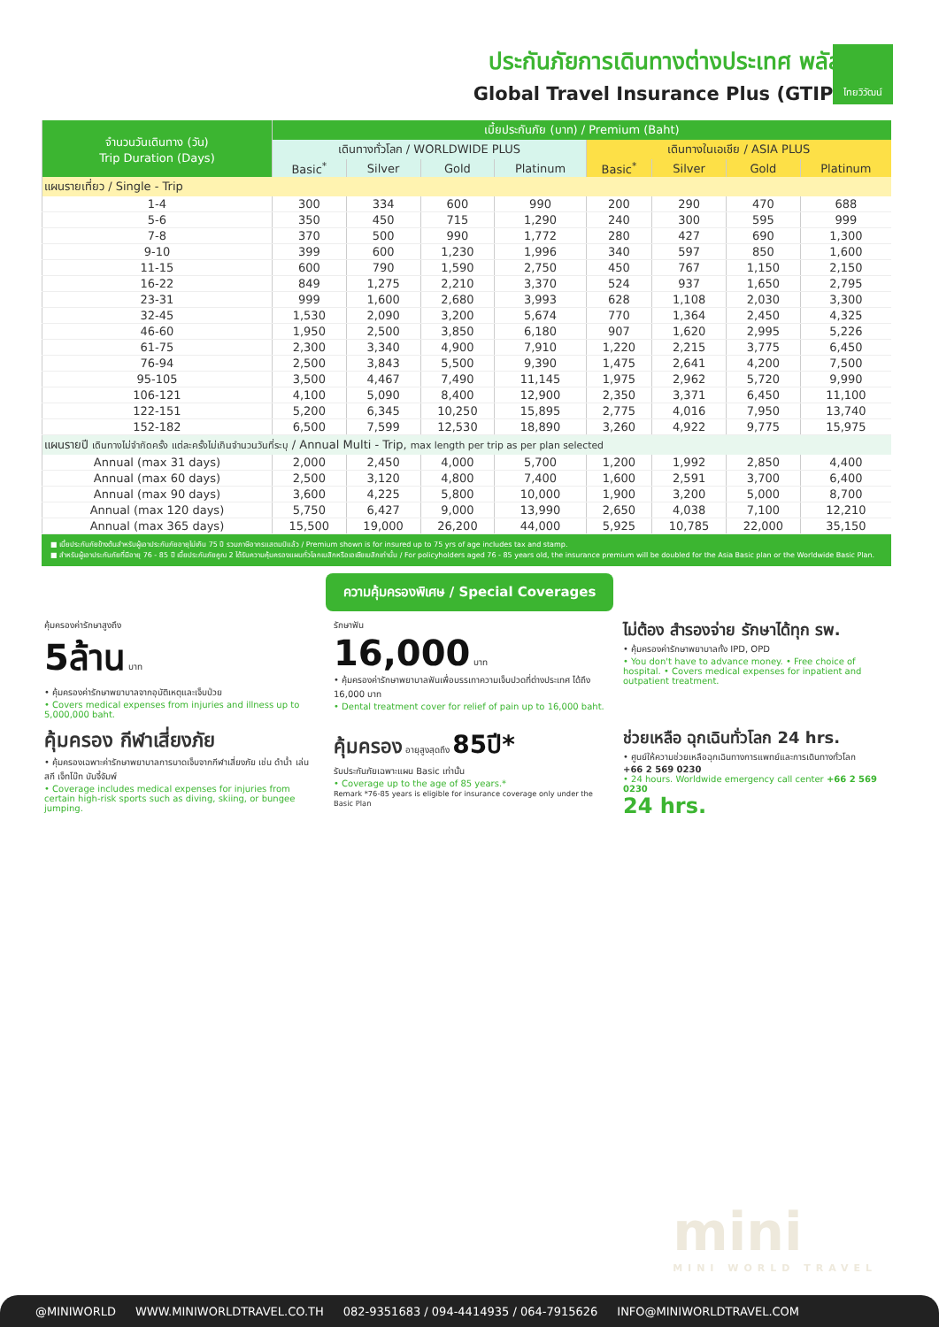ไทยวิวัฒน์
ประกันภัยการเดินทางต่างประเทศ พลัส
Global Travel Insurance Plus (GTIP)
| จำนวนวันเดินทาง (วัน) Trip Duration (Days) | เบี้ยประกันภัย (บาท) / Premium (Baht) | | | | | | | |
| --- | --- | --- | --- | --- | --- | --- | --- | --- |
| | เดินทางทั่วโลก / WORLDWIDE PLUS | | | | เดินทางในเอเชีย / ASIA PLUS | | | |
| | Basic<sup>*</sup> | Silver | Gold | Platinum | Basic<sup>*</sup> | Silver | Gold | Platinum |
| แผนรายเที่ยว / Single - Trip | | | | | | | | |
| 1-4 | 300 | 334 | 600 | 990 | 200 | 290 | 470 | 688 |
| 5-6 | 350 | 450 | 715 | 1,290 | 240 | 300 | 595 | 999 |
| 7-8 | 370 | 500 | 990 | 1,772 | 280 | 427 | 690 | 1,300 |
| 9-10 | 399 | 600 | 1,230 | 1,996 | 340 | 597 | 850 | 1,600 |
| 11-15 | 600 | 790 | 1,590 | 2,750 | 450 | 767 | 1,150 | 2,150 |
| 16-22 | 849 | 1,275 | 2,210 | 3,370 | 524 | 937 | 1,650 | 2,795 |
| 23-31 | 999 | 1,600 | 2,680 | 3,993 | 628 | 1,108 | 2,030 | 3,300 |
| 32-45 | 1,530 | 2,090 | 3,200 | 5,674 | 770 | 1,364 | 2,450 | 4,325 |
| 46-60 | 1,950 | 2,500 | 3,850 | 6,180 | 907 | 1,620 | 2,995 | 5,226 |
| 61-75 | 2,300 | 3,340 | 4,900 | 7,910 | 1,220 | 2,215 | 3,775 | 6,450 |
| 76-94 | 2,500 | 3,843 | 5,500 | 9,390 | 1,475 | 2,641 | 4,200 | 7,500 |
| 95-105 | 3,500 | 4,467 | 7,490 | 11,145 | 1,975 | 2,962 | 5,720 | 9,990 |
| 106-121 | 4,100 | 5,090 | 8,400 | 12,900 | 2,350 | 3,371 | 6,450 | 11,100 |
| 122-151 | 5,200 | 6,345 | 10,250 | 15,895 | 2,775 | 4,016 | 7,950 | 13,740 |
| 152-182 | 6,500 | 7,599 | 12,530 | 18,890 | 3,260 | 4,922 | 9,775 | 15,975 |
| แผนรายปี เดินทางไม่จำกัดครั้ง แต่ละครั้งไม่เกินจำนวนวันที่ระบุ / Annual Multi - Trip, max length per trip as per plan selected | | | | | | | | |
| Annual (max 31 days) | 2,000 | 2,450 | 4,000 | 5,700 | 1,200 | 1,992 | 2,850 | 4,400 |
| Annual (max 60 days) | 2,500 | 3,120 | 4,800 | 7,400 | 1,600 | 2,591 | 3,700 | 6,400 |
| Annual (max 90 days) | 3,600 | 4,225 | 5,800 | 10,000 | 1,900 | 3,200 | 5,000 | 8,700 |
| Annual (max 120 days) | 5,750 | 6,427 | 9,000 | 13,990 | 2,650 | 4,038 | 7,100 | 12,210 |
| Annual (max 365 days) | 15,500 | 19,000 | 26,200 | 44,000 | 5,925 | 10,785 | 22,000 | 35,150 |
■ เบี้ยประกันภัยข้างต้นสำหรับผู้เอาประกันภัยอายุไม่เกิน 75 ปี รวมภาษีอากรแสตมป์แล้ว / Premium shown is for insured up to 75 yrs of age includes tax and stamp.
■ สำหรับผู้เอาประกันภัยที่มีอายุ 76 - 85 ปี เบี้ยประกันภัยคูณ 2 ได้รับความคุ้มครองแผนทั่วโลกเบสิกหรือเอเชียเบสิกเท่านั้น / For policyholders aged 76 - 85 years old, the insurance premium will be doubled for the Asia Basic plan or the Worldwide Basic Plan.
ความคุ้มครองพิเศษ / Special Coverages
คุ้มครองค่ารักษาสูงถึง
5ล้าน บาท
• คุ้มครองค่ารักษาพยาบาลจากอุบัติเหตุและเจ็บป่วย
• Covers medical expenses from injuries and illness up to 5,000,000 baht.
รักษาฟัน
16,000 บาท
• คุ้มครองค่ารักษาพยาบาลฟันเพื่อบรรเทาความเจ็บปวดที่ต่างประเทศ ได้ถึง 16,000 บาท
• Dental treatment cover for relief of pain up to 16,000 baht.
ไม่ต้อง สำรองจ่าย รักษาได้ทุก รพ.
• คุ้มครองค่ารักษาพยาบาลทั้ง IPD, OPD
• You don't have to advance money. • Free choice of hospital. • Covers medical expenses for inpatient and outpatient treatment.
คุ้มครอง กีฬาเสี่ยงภัย
• คุ้มครองเฉพาะค่ารักษาพยาบาลการบาดเจ็บจากกีฬาเสี่ยงภัย เช่น ดำน้ำ เล่นสกี เจ็ทโบ๊ท บันจี้จัมพ์
• Coverage includes medical expenses for injuries from certain high-risk sports such as diving, skiing, or bungee jumping.
คุ้มครอง อายุสูงสุดถึง 85ปี*
รับประกันภัยเฉพาะแผน Basic เท่านั้น
• Coverage up to the age of 85 years.*
Remark *76-85 years is eligible for insurance coverage only under the Basic Plan
ช่วยเหลือ ฉุกเฉินทั่วโลก 24 hrs.
• ศูนย์ให้ความช่วยเหลือฉุกเฉินทางการแพทย์และการเดินทางทั่วโลก
+66 2 569 0230
• 24 hours. Worldwide emergency call center +66 2 569 0230
24 hrs.
mini
MINI WORLD TRAVEL
@MINIWORLD WWW.MINIWORLDTRAVEL.CO.TH 082-9351683 / 094-4414935 / 064-7915626 INFO@MINIWORLDTRAVEL.COM